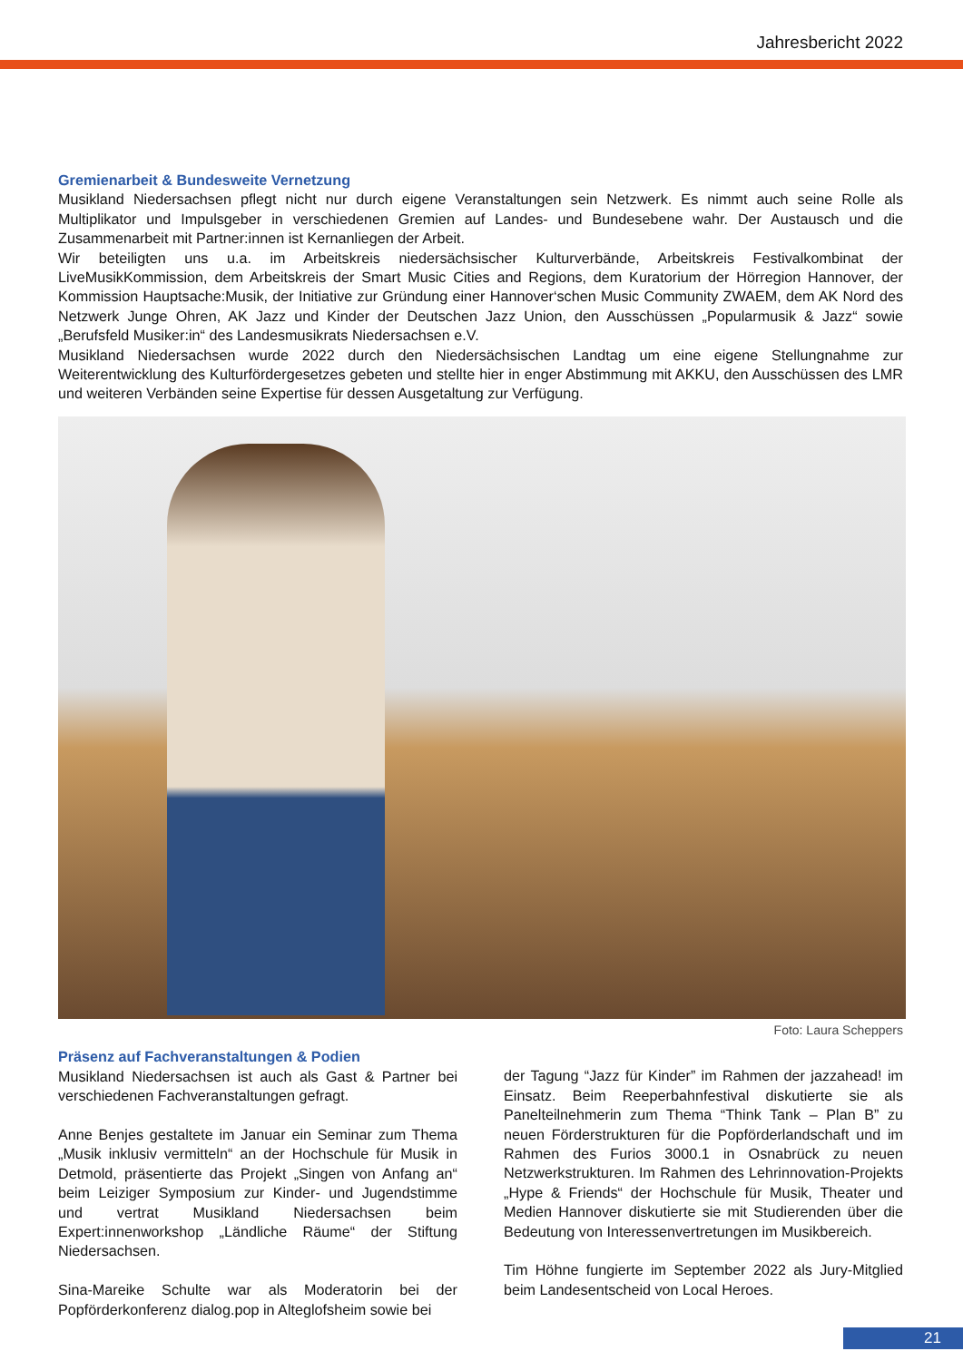Jahresbericht 2022
Gremienarbeit & Bundesweite Vernetzung
Musikland Niedersachsen pflegt nicht nur durch eigene Veranstaltungen sein Netzwerk. Es nimmt auch seine Rolle als Multiplikator und Impulsgeber in verschiedenen Gremien auf Landes- und Bundesebene wahr. Der Austausch und die Zusammenarbeit mit Partner:innen ist Kernanliegen der Arbeit.
Wir beteiligten uns u.a. im Arbeitskreis niedersächsischer Kulturverbände, Arbeitskreis Festivalkombinat der LiveMusikKommission, dem Arbeitskreis der Smart Music Cities and Regions, dem Kuratorium der Hörregion Hannover, der Kommission Hauptsache:Musik, der Initiative zur Gründung einer Hannover‘schen Music Community ZWAEM, dem AK Nord des Netzwerk Junge Ohren, AK Jazz und Kinder der Deutschen Jazz Union, den Ausschüssen „Popularmusik & Jazz“ sowie „Berufsfeld Musiker:in“ des Landesmusikrats Niedersachsen e.V.
Musikland Niedersachsen wurde 2022 durch den Niedersächsischen Landtag um eine eigene Stellungnahme zur Weiterentwicklung des Kulturfördergesetzes gebeten und stellte hier in enger Abstimmung mit AKKU, den Ausschüssen des LMR und weiteren Verbänden seine Expertise für dessen Ausgetaltung zur Verfügung.
Foto: Laura Scheppers
Präsenz auf Fachveranstaltungen & Podien
Musikland Niedersachsen ist auch als Gast & Partner bei verschiedenen Fachveranstaltungen gefragt.
Anne Benjes gestaltete im Januar ein Seminar zum Thema „Musik inklusiv vermitteln“ an der Hochschule für Musik in Detmold, präsentierte das Projekt „Singen von Anfang an“ beim Leiziger Symposium zur Kinder- und Jugendstimme und vertrat Musikland Niedersachsen beim Expert:innenworkshop „Ländliche Räume“ der Stiftung Niedersachsen.
Sina-Mareike Schulte war als Moderatorin bei der Popförderkonferenz dialog.pop in Alteglofsheim sowie bei
der Tagung “Jazz für Kinder” im Rahmen der jazzahead! im Einsatz. Beim Reeperbahnfestival diskutierte sie als Panelteilnehmerin zum Thema “Think Tank – Plan B” zu neuen Förderstrukturen für die Popförderlandschaft und im Rahmen des Furios 3000.1 in Osnabrück zu neuen Netzwerkstrukturen. Im Rahmen des Lehrinnovation-Projekts „Hype & Friends“ der Hochschule für Musik, Theater und Medien Hannover diskutierte sie mit Studierenden über die Bedeutung von Interessenvertretungen im Musikbereich.
Tim Höhne fungierte im September 2022 als Jury-Mitglied beim Landesentscheid von Local Heroes.
21